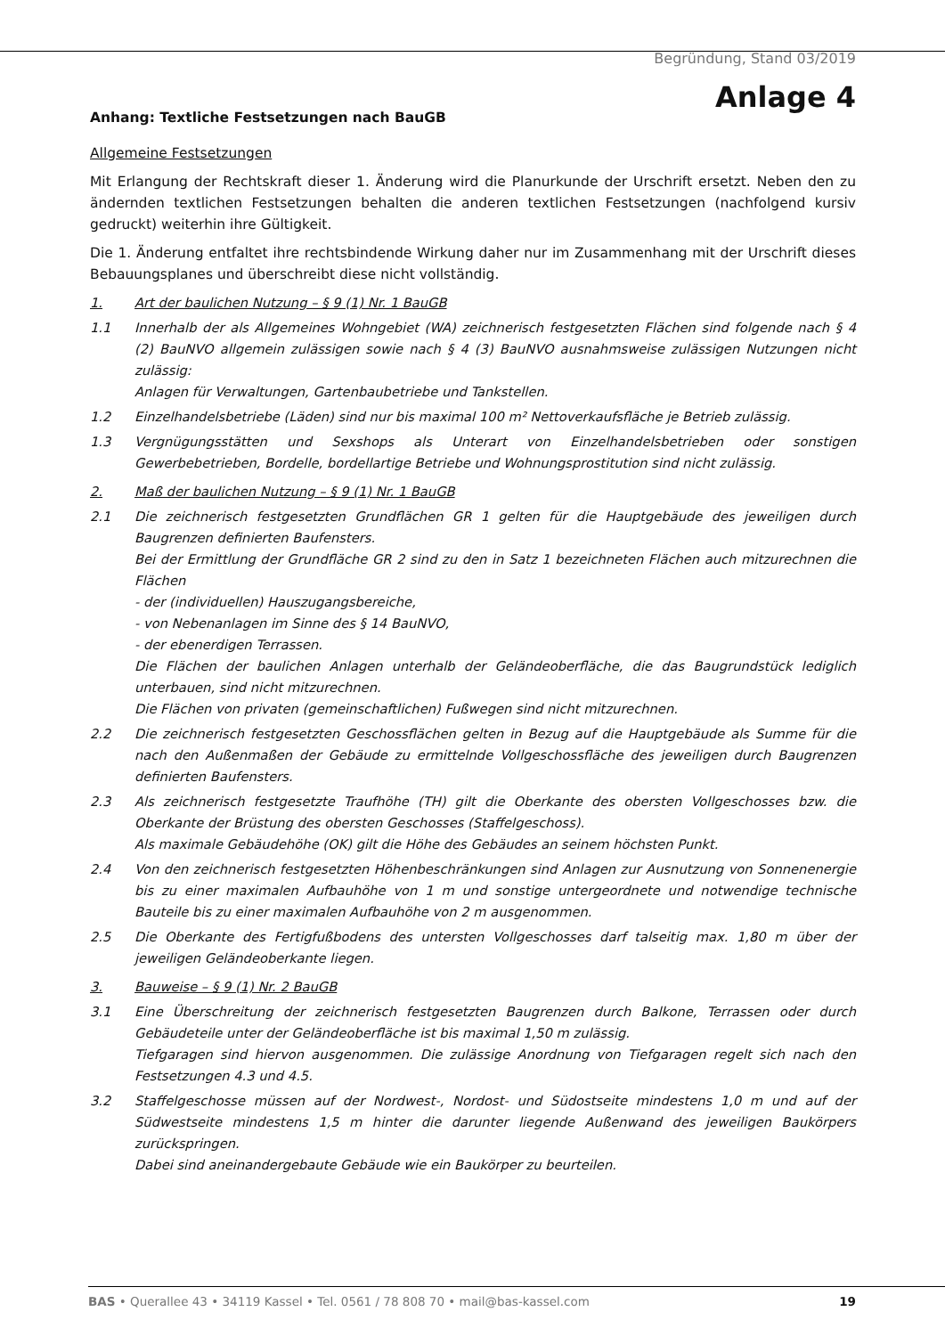Begründung, Stand 03/2019
Anlage 4
Anhang: Textliche Festsetzungen nach BauGB
Allgemeine Festsetzungen
Mit Erlangung der Rechtskraft dieser 1. Änderung wird die Planurkunde der Urschrift ersetzt. Neben den zu ändernden textlichen Festsetzungen behalten die anderen textlichen Festsetzungen (nachfolgend kursiv gedruckt) weiterhin ihre Gültigkeit.
Die 1. Änderung entfaltet ihre rechtsbindende Wirkung daher nur im Zusammenhang mit der Urschrift dieses Bebauungsplanes und überschreibt diese nicht vollständig.
1. Art der baulichen Nutzung – § 9 (1) Nr. 1 BauGB
1.1 Innerhalb der als Allgemeines Wohngebiet (WA) zeichnerisch festgesetzten Flächen sind folgende nach § 4 (2) BauNVO allgemein zulässigen sowie nach § 4 (3) BauNVO ausnahmsweise zulässigen Nutzungen nicht zulässig:
Anlagen für Verwaltungen, Gartenbaubetriebe und Tankstellen.
1.2 Einzelhandelsbetriebe (Läden) sind nur bis maximal 100 m² Nettoverkaufsfläche je Betrieb zulässig.
1.3 Vergnügungsstätten und Sexshops als Unterart von Einzelhandelsbetrieben oder sonstigen Gewerbebetrieben, Bordelle, bordellartige Betriebe und Wohnungsprostitution sind nicht zulässig.
2. Maß der baulichen Nutzung – § 9 (1) Nr. 1 BauGB
2.1 Die zeichnerisch festgesetzten Grundflächen GR 1 gelten für die Hauptgebäude des jeweiligen durch Baugrenzen definierten Baufensters.
Bei der Ermittlung der Grundfläche GR 2 sind zu den in Satz 1 bezeichneten Flächen auch mitzurechnen die Flächen
- der (individuellen) Hauszugangsbereiche,
- von Nebenanlagen im Sinne des § 14 BauNVO,
- der ebenerdigen Terrassen.
Die Flächen der baulichen Anlagen unterhalb der Geländeoberfläche, die das Baugrundstück lediglich unterbauen, sind nicht mitzurechnen.
Die Flächen von privaten (gemeinschaftlichen) Fußwegen sind nicht mitzurechnen.
2.2 Die zeichnerisch festgesetzten Geschossflächen gelten in Bezug auf die Hauptgebäude als Summe für die nach den Außenmaßen der Gebäude zu ermittelnde Vollgeschossfläche des jeweiligen durch Baugrenzen definierten Baufensters.
2.3 Als zeichnerisch festgesetzte Traufhöhe (TH) gilt die Oberkante des obersten Vollgeschosses bzw. die Oberkante der Brüstung des obersten Geschosses (Staffelgeschoss).
Als maximale Gebäudehöhe (OK) gilt die Höhe des Gebäudes an seinem höchsten Punkt.
2.4 Von den zeichnerisch festgesetzten Höhenbeschränkungen sind Anlagen zur Ausnutzung von Sonnenenergie bis zu einer maximalen Aufbauhöhe von 1 m und sonstige untergeordnete und notwendige technische Bauteile bis zu einer maximalen Aufbauhöhe von 2 m ausgenommen.
2.5 Die Oberkante des Fertigfußbodens des untersten Vollgeschosses darf talseitig max. 1,80 m über der jeweiligen Geländeoberkante liegen.
3. Bauweise – § 9 (1) Nr. 2 BauGB
3.1 Eine Überschreitung der zeichnerisch festgesetzten Baugrenzen durch Balkone, Terrassen oder durch Gebäudeteile unter der Geländeoberfläche ist bis maximal 1,50 m zulässig.
Tiefgaragen sind hiervon ausgenommen. Die zulässige Anordnung von Tiefgaragen regelt sich nach den Festsetzungen 4.3 und 4.5.
3.2 Staffelgeschosse müssen auf der Nordwest-, Nordost- und Südostseite mindestens 1,0 m und auf der Südwestseite mindestens 1,5 m hinter die darunter liegende Außenwand des jeweiligen Baukörpers zurückspringen.
Dabei sind aneinandergebaute Gebäude wie ein Baukörper zu beurteilen.
BAS • Querallee 43 • 34119 Kassel • Tel. 0561 / 78 808 70 • mail@bas-kassel.com 19